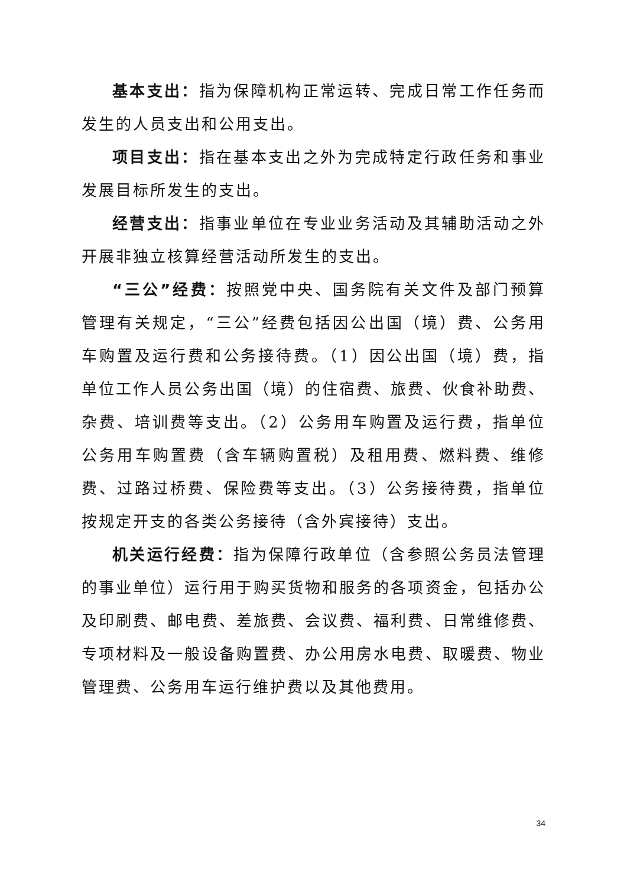基本支出：指为保障机构正常运转、完成日常工作任务而发生的人员支出和公用支出。
项目支出：指在基本支出之外为完成特定行政任务和事业发展目标所发生的支出。
经营支出：指事业单位在专业业务活动及其辅助活动之外开展非独立核算经营活动所发生的支出。
“三公”经费：按照党中央、国务院有关文件及部门预算管理有关规定，“三公”经费包括因公出国（境）费、公务用车购置及运行费和公务接待费。（1）因公出国（境）费，指单位工作人员公务出国（境）的住宿费、旅费、伙食补助费、杂费、培训费等支出。（2）公务用车购置及运行费，指单位公务用车购置费（含车辆购置税）及租用费、燃料费、维修费、过路过桥费、保险费等支出。（3）公务接待费，指单位按规定开支的各类公务接待（含外宾接待）支出。
机关运行经费：指为保障行政单位（含参照公务员法管理的事业单位）运行用于购买货物和服务的各项资金，包括办公及印刷费、邮电费、差旅费、会议费、福利费、日常维修费、专项材料及一般设备购置费、办公用房水电费、取暖费、物业管理费、公务用车运行维护费以及其他费用。
34